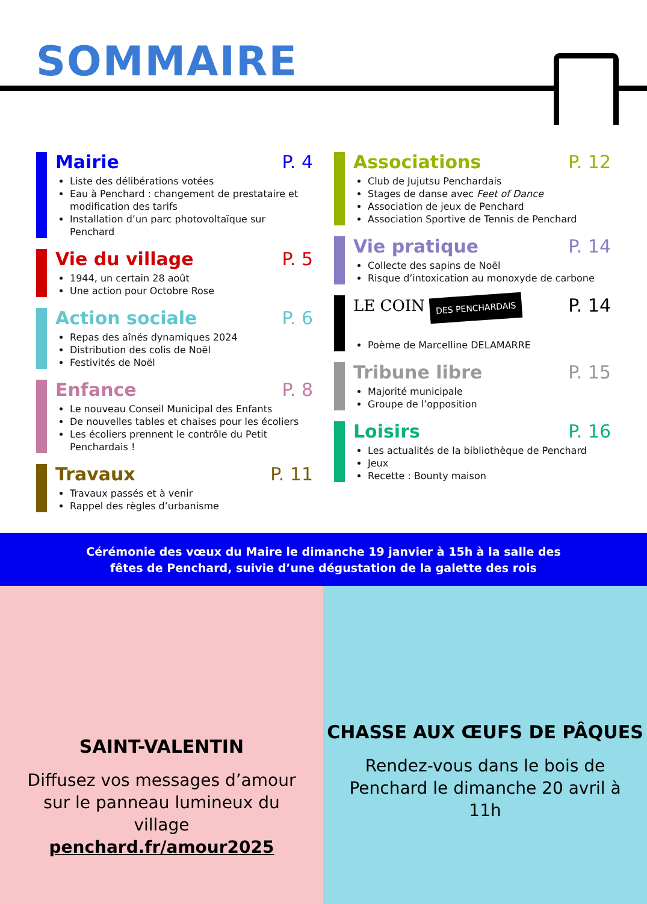SOMMAIRE
Mairie P. 4
Liste des délibérations votées
Eau à Penchard : changement de prestataire et modification des tarifs
Installation d’un parc photovoltaïque sur Penchard
Vie du village P. 5
1944, un certain 28 août
Une action pour Octobre Rose
Action sociale P. 6
Repas des aînés dynamiques 2024
Distribution des colis de Noël
Festivités de Noël
Enfance P. 8
Le nouveau Conseil Municipal des Enfants
De nouvelles tables et chaises pour les écoliers
Les écoliers prennent le contrôle du Petit Penchardais !
Travaux P. 11
Travaux passés et à venir
Rappel des règles d’urbanisme
Associations P. 12
Club de Jujutsu Penchardais
Stages de danse avec Feet of Dance
Association de jeux de Penchard
Association Sportive de Tennis de Penchard
Vie pratique P. 14
Collecte des sapins de Noël
Risque d’intoxication au monoxyde de carbone
LE COIN DES PENCHARDAIS P. 14
Poème de Marcelline DELAMARRE
Tribune libre P. 15
Majorité municipale
Groupe de l’opposition
Loisirs P. 16
Les actualités de la bibliothèque de Penchard
Jeux
Recette : Bounty maison
Cérémonie des vœux du Maire le dimanche 19 janvier à 15h à la salle des
fêtes de Penchard, suivie d’une dégustation de la galette des rois
SAINT-VALENTIN
Diffusez vos messages d’amour sur le panneau lumineux du village
penchard.fr/amour2025
CHASSE AUX ŒUFS DE PÂQUES
Rendez-vous dans le bois de Penchard le dimanche 20 avril à 11h